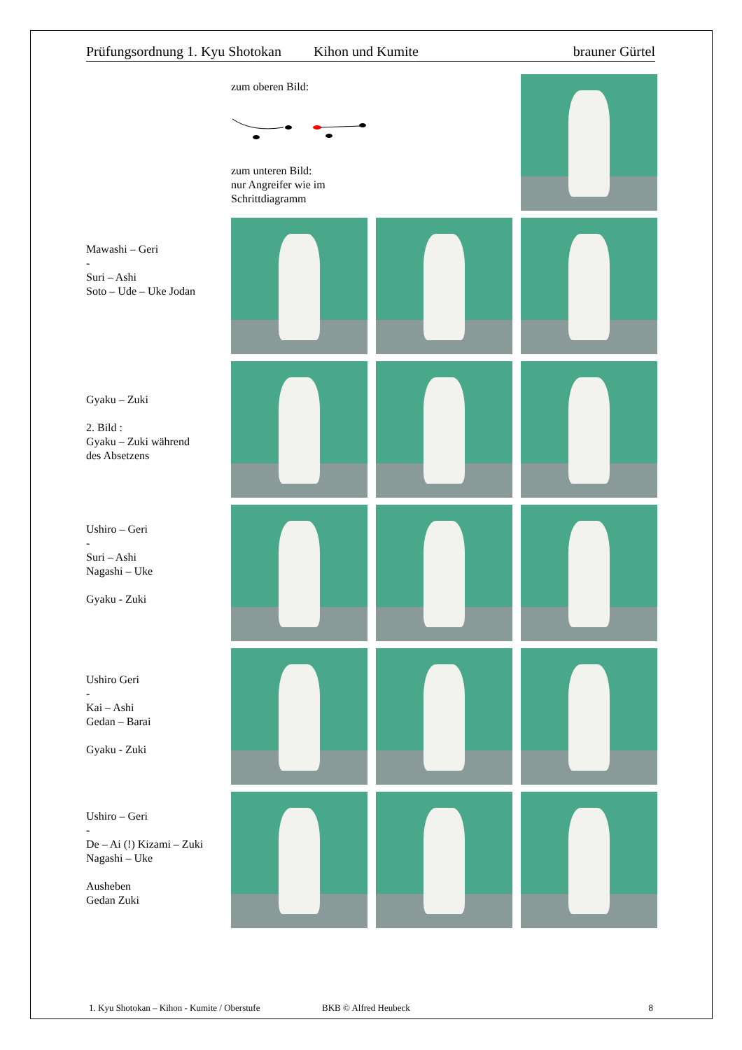Prüfungsordnung 1. Kyu Shotokan Kihon und Kumite brauner Gürtel
zum oberen Bild:
zum unteren Bild:
nur Angreifer wie im
Schrittdiagramm
Mawashi – Geri
-
Suri – Ashi
Soto – Ude – Uke Jodan
Gyaku – Zuki
2. Bild :
Gyaku – Zuki während
des Absetzens
Ushiro – Geri
-
Suri – Ashi
Nagashi – Uke
Gyaku - Zuki
Ushiro Geri
-
Kai – Ashi
Gedan – Barai
Gyaku - Zuki
Ushiro – Geri
-
De – Ai (!) Kizami – Zuki
Nagashi – Uke
Ausheben
Gedan Zuki
1. Kyu Shotokan – Kihon - Kumite / Oberstufe BKB © Alfred Heubeck 8